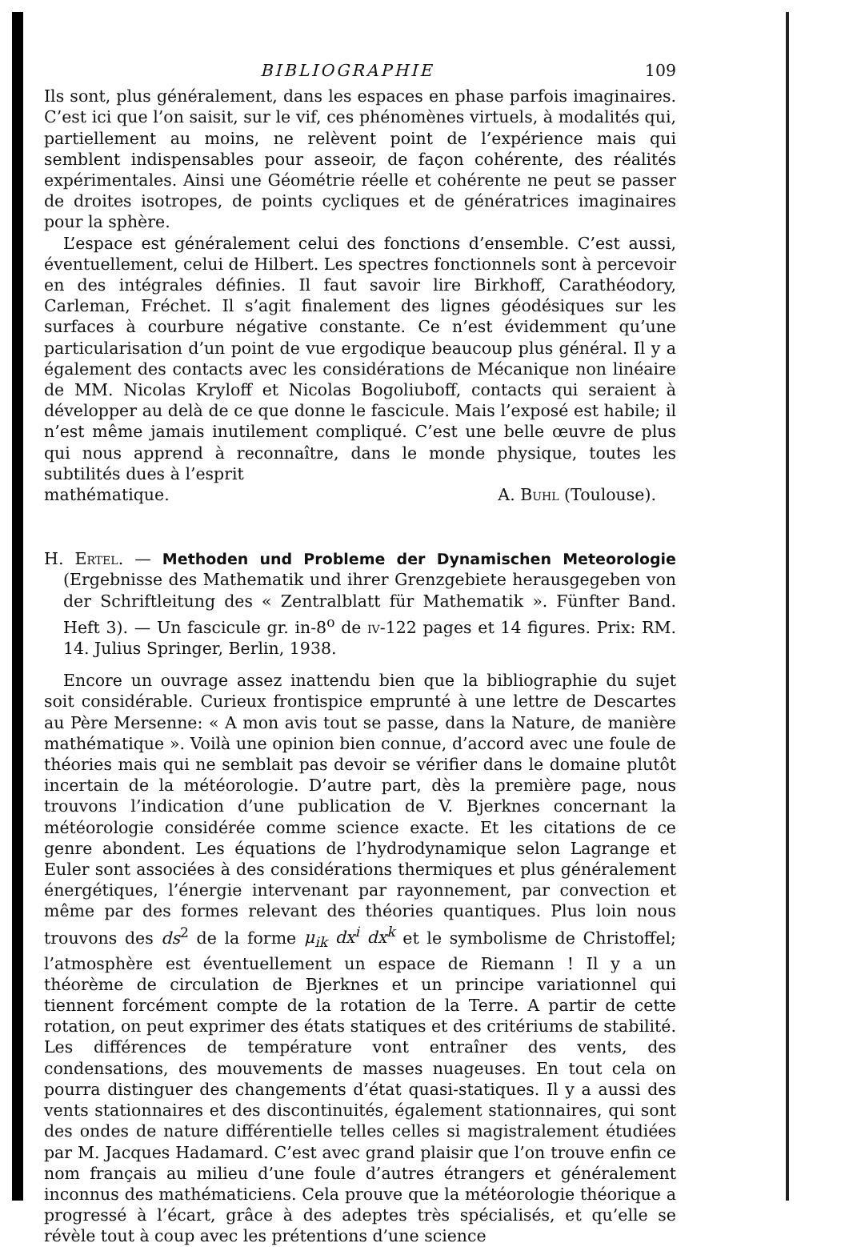BIBLIOGRAPHIE 109
Ils sont, plus généralement, dans les espaces en phase parfois imaginaires. C’est ici que l’on saisit, sur le vif, ces phénomènes virtuels, à modalités qui, partiellement au moins, ne relèvent point de l’expérience mais qui semblent indispensables pour asseoir, de façon cohérente, des réalités expérimentales. Ainsi une Géométrie réelle et cohérente ne peut se passer de droites isotropes, de points cycliques et de génératrices imaginaires pour la sphère.
L’espace est généralement celui des fonctions d’ensemble. C’est aussi, éventuellement, celui de Hilbert. Les spectres fonctionnels sont à percevoir en des intégrales définies. Il faut savoir lire Birkhoff, Carathéodory, Carleman, Fréchet. Il s’agit finalement des lignes géodésiques sur les surfaces à courbure négative constante. Ce n’est évidemment qu’une particularisation d’un point de vue ergodique beaucoup plus général. Il y a également des contacts avec les considérations de Mécanique non linéaire de MM. Nicolas Kryloff et Nicolas Bogoliuboff, contacts qui seraient à développer au delà de ce que donne le fascicule. Mais l’exposé est habile; il n’est même jamais inutilement compliqué. C’est une belle œuvre de plus qui nous apprend à reconnaître, dans le monde physique, toutes les subtilités dues à l’esprit
mathématique. A. Buhl (Toulouse).
H. Ertel. — Methoden und Probleme der Dynamischen Meteorologie (Ergebnisse des Mathematik und ihrer Grenzgebiete herausgegeben von der Schriftleitung des « Zentralblatt für Mathematik ». Fünfter Band. Heft 3). — Un fascicule gr. in-8<sup>o</sup> de iv-122 pages et 14 figures. Prix: RM. 14. Julius Springer, Berlin, 1938.
Encore un ouvrage assez inattendu bien que la bibliographie du sujet soit considérable. Curieux frontispice emprunté à une lettre de Descartes au Père Mersenne: « A mon avis tout se passe, dans la Nature, de manière mathématique ». Voilà une opinion bien connue, d’accord avec une foule de théories mais qui ne semblait pas devoir se vérifier dans le domaine plutôt incertain de la météorologie. D’autre part, dès la première page, nous trouvons l’indication d’une publication de V. Bjerknes concernant la météorologie considérée comme science exacte. Et les citations de ce genre abondent. Les équations de l’hydrodynamique selon Lagrange et Euler sont associées à des considérations thermiques et plus généralement énergétiques, l’énergie intervenant par rayonnement, par convection et même par des formes relevant des théories quantiques. Plus loin nous trouvons des ds<sup>2</sup> de la forme μ<sub>ik</sub> dx<sup>i</sup> dx<sup>k</sup> et le symbolisme de Christoffel; l’atmosphère est éventuellement un espace de Riemann ! Il y a un théorème de circulation de Bjerknes et un principe variationnel qui tiennent forcément compte de la rotation de la Terre. A partir de cette rotation, on peut exprimer des états statiques et des critériums de stabilité. Les différences de température vont entraîner des vents, des condensations, des mouvements de masses nuageuses. En tout cela on pourra distinguer des changements d’état quasi-statiques. Il y a aussi des vents stationnaires et des discontinuités, également stationnaires, qui sont des ondes de nature différentielle telles celles si magistralement étudiées par M. Jacques Hadamard. C’est avec grand plaisir que l’on trouve enfin ce nom français au milieu d’une foule d’autres étrangers et généralement inconnus des mathématiciens. Cela prouve que la météorologie théorique a progressé à l’écart, grâce à des adeptes très spécialisés, et qu’elle se révèle tout à coup avec les prétentions d’une science